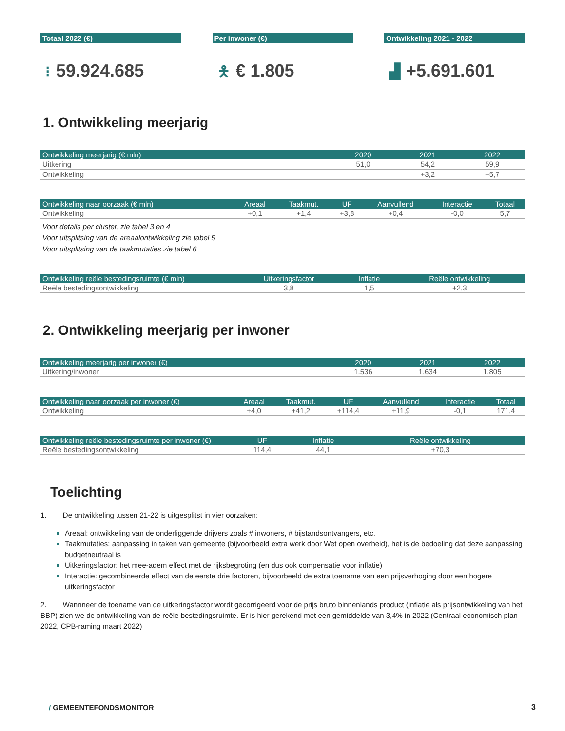Totaal 2022 (€)
⁝ 59.924.685
Per inwoner (€)
🯅 € 1.805
Ontwikkeling 2021 - 2022
▟ +5.691.601
1. Ontwikkeling meerjarig
| Ontwikkeling meerjarig (€ mln) | 2020 | 2021 | 2022 |
| --- | --- | --- | --- |
| Uitkering | 51,0 | 54,2 | 59,9 |
| Ontwikkeling | | +3,2 | +5,7 |
| Ontwikkeling naar oorzaak (€ mln) | Areaal | Taakmut. | UF | Aanvullend | Interactie | Totaal |
| --- | --- | --- | --- | --- | --- | --- |
| Ontwikkeling | +0,1 | +1,4 | +3,8 | +0,4 | -0,0 | 5,7 |
Voor details per cluster, zie tabel 3 en 4
Voor uitsplitsing van de areaalontwikkeling zie tabel 5
Voor uitsplitsing van de taakmutaties zie tabel 6
| Ontwikkeling reële bestedingsruimte (€ mln) | Uitkeringsfactor | Inflatie | Reële ontwikkeling |
| --- | --- | --- | --- |
| Reële bestedingsontwikkeling | 3,8 | 1,5 | +2,3 |
2. Ontwikkeling meerjarig per inwoner
| Ontwikkeling meerjarig per inwoner (€) | 2020 | 2021 | 2022 |
| --- | --- | --- | --- |
| Uitkering/inwoner | 1.536 | 1.634 | 1.805 |
| Ontwikkeling naar oorzaak per inwoner (€) | Areaal | Taakmut. | UF | Aanvullend | Interactie | Totaal |
| --- | --- | --- | --- | --- | --- | --- |
| Ontwikkeling | +4,0 | +41,2 | +114,4 | +11,9 | -0,1 | 171,4 |
| Ontwikkeling reële bestedingsruimte per inwoner (€) | UF | Inflatie | Reële ontwikkeling |
| --- | --- | --- | --- |
| Reële bestedingsontwikkeling | 114,4 | 44,1 | +70,3 |
Toelichting
1. De ontwikkeling tussen 21-22 is uitgesplitst in vier oorzaken:
Areaal: ontwikkeling van de onderliggende drijvers zoals # inwoners, # bijstandsontvangers, etc.
Taakmutaties: aanpassing in taken van gemeente (bijvoorbeeld extra werk door Wet open overheid), het is de bedoeling dat deze aanpassing budgetneutraal is
Uitkeringsfactor: het mee-adem effect met de rijksbegroting (en dus ook compensatie voor inflatie)
Interactie: gecombineerde effect van de eerste drie factoren, bijvoorbeeld de extra toename van een prijsverhoging door een hogere uitkeringsfactor
2. Wannneer de toename van de uitkeringsfactor wordt gecorrigeerd voor de prijs bruto binnenlands product (inflatie als prijsontwikkeling van het BBP) zien we de ontwikkeling van de reële bestedingsruimte. Er is hier gerekend met een gemiddelde van 3,4% in 2022 (Centraal economisch plan 2022, CPB-raming maart 2022)
/ GEMEENTEFONDSMONITOR 3